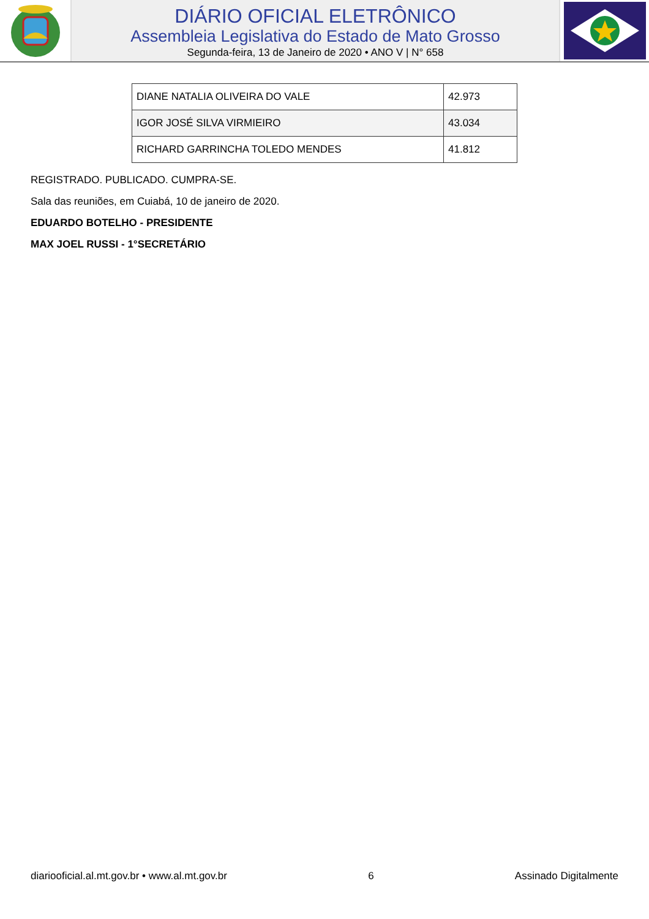DIÁRIO OFICIAL ELETRÔNICO
Assembleia Legislativa do Estado de Mato Grosso
Segunda-feira, 13 de Janeiro de 2020 • ANO V | N° 658
| DIANE NATALIA OLIVEIRA DO VALE | 42.973 |
| IGOR JOSÉ SILVA VIRMIEIRO | 43.034 |
| RICHARD GARRINCHA TOLEDO MENDES | 41.812 |
REGISTRADO. PUBLICADO. CUMPRA-SE.
Sala das reuniões, em Cuiabá, 10 de janeiro de 2020.
EDUARDO BOTELHO - PRESIDENTE
MAX JOEL RUSSI - 1°SECRETÁRIO
diariooficial.al.mt.gov.br • www.al.mt.gov.br 6 Assinado Digitalmente